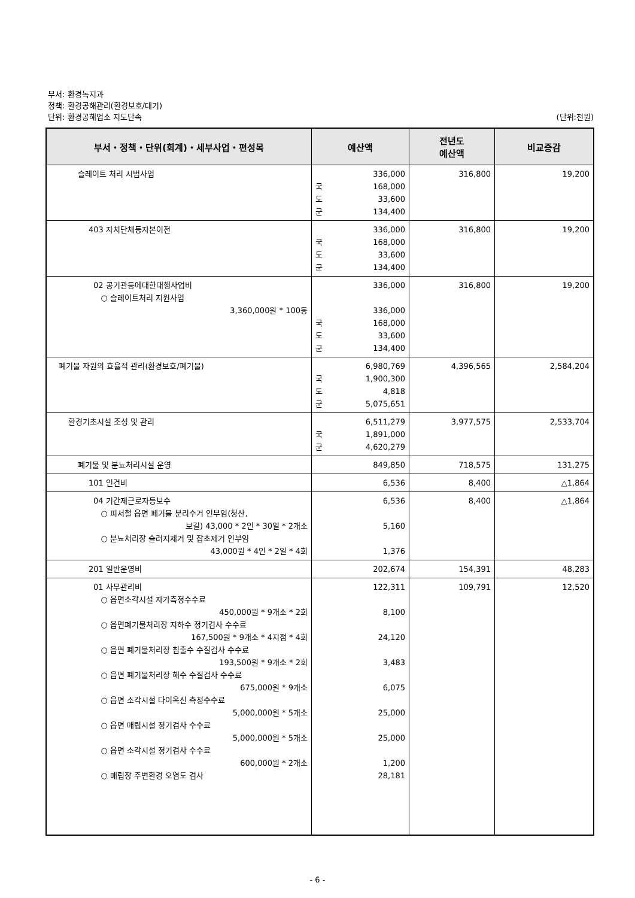부서: 환경녹지과
정책: 환경공해관리(환경보호/대기)
단위: 환경공해업소 지도단속 (단위:천원)
| 부서・정책・단위(회계)・세부사업・편성목 | 예산액 | 전년도 예산액 | 비교증감 |
| --- | --- | --- | --- |
| 슬레이트 처리 시범사업 | 336,000 국 168,000 도 33,600 군 134,400 | 316,800 | 19,200 |
| 403 자치단체등자본이전 | 336,000 국 168,000 도 33,600 군 134,400 | 316,800 | 19,200 |
| 02 공기관등에대한대행사업비 ○ 슬레이트처리 지원사업 3,360,000원 * 100동 | 336,000 336,000 국 168,000 도 33,600 군 134,400 | 316,800 | 19,200 |
| 폐기물 자원의 효율적 관리(환경보호/폐기물) | 6,980,769 국 1,900,300 도 4,818 군 5,075,651 | 4,396,565 | 2,584,204 |
| 환경기초시설 조성 및 관리 | 6,511,279 국 1,891,000 군 4,620,279 | 3,977,575 | 2,533,704 |
| 폐기물 및 분뇨처리시설 운영 | 849,850 | 718,575 | 131,275 |
| 101 인건비 | 6,536 | 8,400 | △1,864 |
| 04 기간제근로자등보수 ○ 피서철 읍면 폐기물 분리수거 인부임(청산, 보길) 43,000 * 2인 * 30일 * 2개소 ○ 분뇨처리장 슬러지제거 및 잡초제거 인부임 43,000원 * 4인 * 2일 * 4회 | 6,536 5,160 1,376 | 8,400 | △1,864 |
| 201 일반운영비 | 202,674 | 154,391 | 48,283 |
| 01 사무관리비 ○ 읍면소각시설 자가측정수수료 450,000원 * 9개소 * 2회 ○ 읍면폐기물처리장 지하수 정기검사 수수료 167,500원 * 9개소 * 4지점 * 4회 ○ 읍면 폐기물처리장 침출수 수질검사 수수료 193,500원 * 9개소 * 2회 ○ 읍면 폐기물처리장 해수 수질검사 수수료 675,000원 * 9개소 ○ 읍면 소각시설 다이옥신 측정수수료 5,000,000원 * 5개소 ○ 읍면 매립시설 정기검사 수수료 5,000,000원 * 5개소 ○ 읍면 소각시설 정기검사 수수료 600,000원 * 2개소 ○ 매립장 주변환경 오염도 검사 | 122,311 8,100 24,120 3,483 6,075 25,000 25,000 1,200 28,181 | 109,791 | 12,520 |
- 6 -